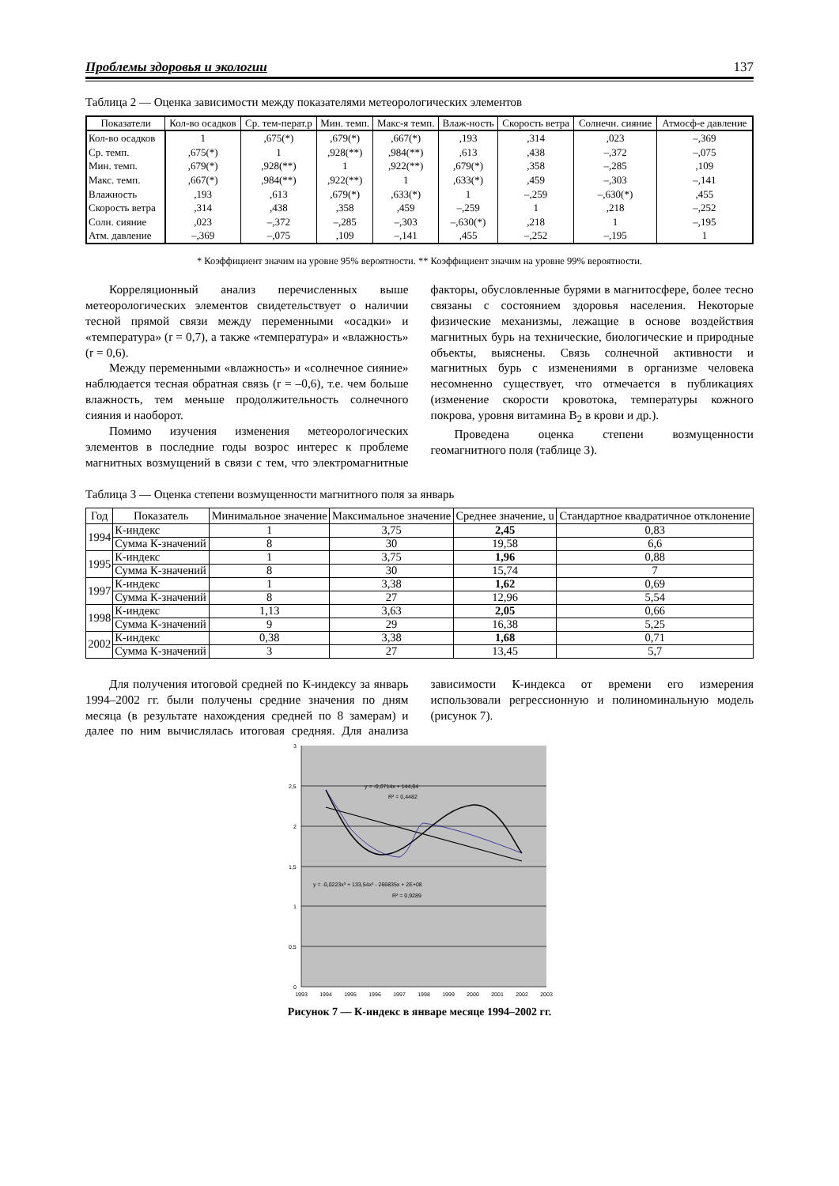Проблемы здоровья и экологии 137
Таблица 2 — Оценка зависимости между показателями метеорологических элементов
| Показатели | Кол-во осадков | Ср. тем-перат.р | Мин. темп. | Макс-я темп. | Влаж-ность | Скорость ветра | Солнечн. сияние | Атмосф-е давление |
| --- | --- | --- | --- | --- | --- | --- | --- | --- |
| Кол-во осадков | 1 | ,675(*) | ,679(*) | ,667(*) | ,193 | ,314 | ,023 | –,369 |
| Ср. темп. | ,675(*) | 1 | ,928(**) | ,984(**) | ,613 | ,438 | –,372 | –,075 |
| Мин. темп. | ,679(*) | ,928(**) | 1 | ,922(**) | ,679(*) | ,358 | –,285 | ,109 |
| Макс. темп. | ,667(*) | ,984(**) | ,922(**) | 1 | ,633(*) | ,459 | –,303 | –,141 |
| Влажность | ,193 | ,613 | ,679(*) | ,633(*) | 1 | –,259 | –,630(*) | ,455 |
| Скорость ветра | ,314 | ,438 | ,358 | ,459 | –,259 | 1 | ,218 | –,252 |
| Солн. сияние | ,023 | –,372 | –,285 | –,303 | –,630(*) | ,218 | 1 | –,195 |
| Атм. давление | –,369 | –,075 | ,109 | –,141 | ,455 | –,252 | –,195 | 1 |
* Коэффициент значим на уровне 95% вероятности. ** Коэффициент значим на уровне 99% вероятности.
Корреляционный анализ перечисленных выше метеорологических элементов свидетельствует о наличии тесной прямой связи между переменными «осадки» и «температура» (r = 0,7), а также «температура» и «влажность» (r = 0,6).
Между переменными «влажность» и «солнечное сияние» наблюдается тесная обратная связь (r = –0,6), т.е. чем больше влажность, тем меньше продолжительность солнечного сияния и наоборот.
Помимо изучения изменения метеорологических элементов в последние годы возрос интерес к проблеме магнитных возмущений в связи с тем, что электромагнитные факторы, обусловленные бурями в магнитосфере, более тесно связаны с состоянием здоровья населения. Некоторые физические механизмы, лежащие в основе воздействия магнитных бурь на технические, биологические и природные объекты, выяснены. Связь солнечной активности и магнитных бурь с изменениями в организме человека несомненно существует, что отмечается в публикациях (изменение скорости кровотока, температуры кожного покрова, уровня витамина B<sub>2</sub> в крови и др.).
Проведена оценка степени возмущенности геомагнитного поля (таблице 3).
Таблица 3 — Оценка степени возмущенности магнитного поля за январь
| Год | Показатель | Минимальное значение | Максимальное значение | Среднее значение, u | Стандартное квадратичное отклонение |
| --- | --- | --- | --- | --- | --- |
| 1994 | К-индекс | 1 | 3,75 | 2,45 | 0,83 |
| | Сумма К-значений | 8 | 30 | 19,58 | 6,6 |
| 1995 | К-индекс | 1 | 3,75 | 1,96 | 0,88 |
| | Сумма К-значений | 8 | 30 | 15,74 | 7 |
| 1997 | К-индекс | 1 | 3,38 | 1,62 | 0,69 |
| | Сумма К-значений | 8 | 27 | 12,96 | 5,54 |
| 1998 | К-индекс | 1,13 | 3,63 | 2,05 | 0,66 |
| | Сумма К-значений | 9 | 29 | 16,38 | 5,25 |
| 2002 | К-индекс | 0,38 | 3,38 | 1,68 | 0,71 |
| | Сумма К-значений | 3 | 27 | 13,45 | 5,7 |
Для получения итоговой средней по К-индексу за январь 1994–2002 гг. были получены средние значения по дням месяца (в результате нахождения средней по 8 замерам) и далее по ним вычислялась итоговая средняя. Для анализа зависимости К-индекса от времени его измерения использовали регрессионную и полиноминальную модель (рисунок 7).
3
2,5
2
1,5
1
0,5
0
1993
1994
1995
1996
1997
1998
1999
2000
2001
2002
2003
y = -0,0714x + 144,64
R² = 0,4482
y = -0,0223x³ + 133,54x² - 266835x + 2E+08
R² = 0,9289
Рисунок 7 — К-индекс в январе месяце 1994–2002 гг.